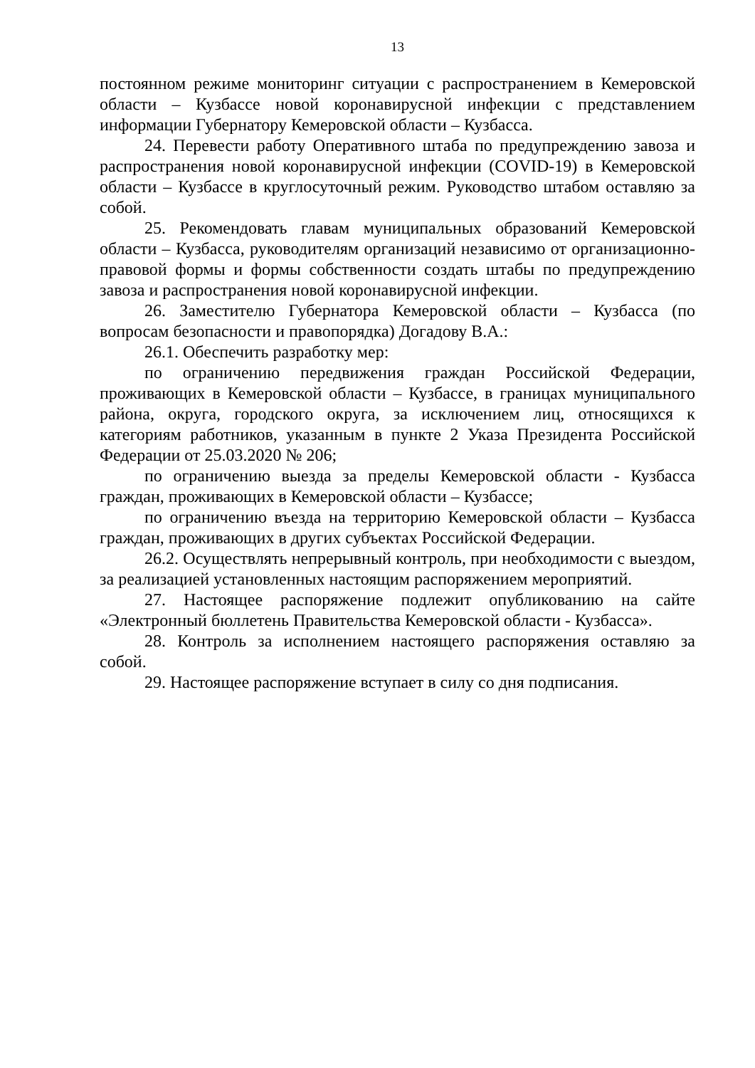13
постоянном режиме мониторинг ситуации с распространением в Кемеровской области – Кузбассе новой коронавирусной инфекции с представлением информации Губернатору Кемеровской области – Кузбасса.
24. Перевести работу Оперативного штаба по предупреждению завоза и распространения новой коронавирусной инфекции (COVID-19) в Кемеровской области – Кузбассе в круглосуточный режим. Руководство штабом оставляю за собой.
25. Рекомендовать главам муниципальных образований Кемеровской области – Кузбасса, руководителям организаций независимо от организационно-правовой формы и формы собственности создать штабы по предупреждению завоза и распространения новой коронавирусной инфекции.
26. Заместителю Губернатора Кемеровской области – Кузбасса (по вопросам безопасности и правопорядка) Догадову В.А.:
26.1. Обеспечить разработку мер:
по ограничению передвижения граждан Российской Федерации, проживающих в Кемеровской области – Кузбассе, в границах муниципального района, округа, городского округа, за исключением лиц, относящихся к категориям работников, указанным в пункте 2 Указа Президента Российской Федерации от 25.03.2020 № 206;
по ограничению выезда за пределы Кемеровской области - Кузбасса граждан, проживающих в Кемеровской области – Кузбассе;
по ограничению въезда на территорию Кемеровской области – Кузбасса граждан, проживающих в других субъектах Российской Федерации.
26.2. Осуществлять непрерывный контроль, при необходимости с выездом, за реализацией установленных настоящим распоряжением мероприятий.
27. Настоящее распоряжение подлежит опубликованию на сайте «Электронный бюллетень Правительства Кемеровской области - Кузбасса».
28. Контроль за исполнением настоящего распоряжения оставляю за собой.
29. Настоящее распоряжение вступает в силу со дня подписания.